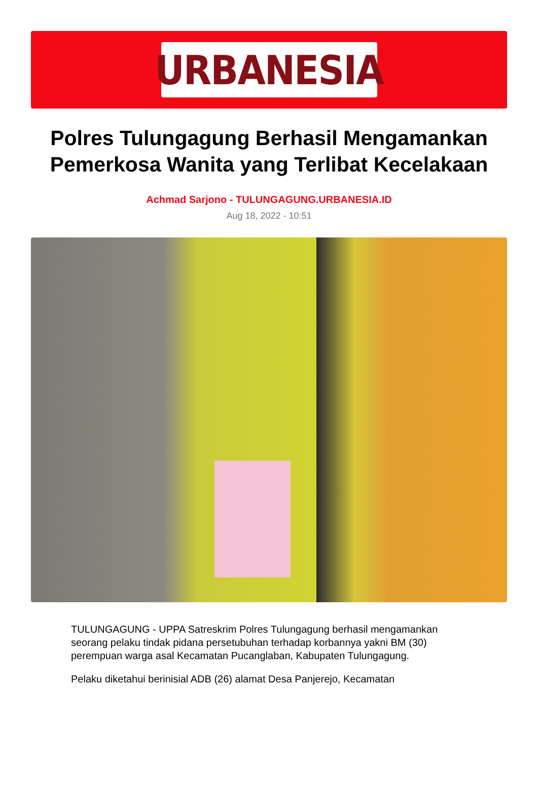URBANESIA
Polres Tulungagung Berhasil Mengamankan Pemerkosa Wanita yang Terlibat Kecelakaan
Achmad Sarjono - TULUNGAGUNG.URBANESIA.ID
Aug 18, 2022 - 10:51
TULUNGAGUNG - UPPA Satreskrim Polres Tulungagung berhasil mengamankan seorang pelaku tindak pidana persetubuhan terhadap korbannya yakni BM (30) perempuan warga asal Kecamatan Pucanglaban, Kabupaten Tulungagung.
Pelaku diketahui berinisial ADB (26) alamat Desa Panjerejo, Kecamatan